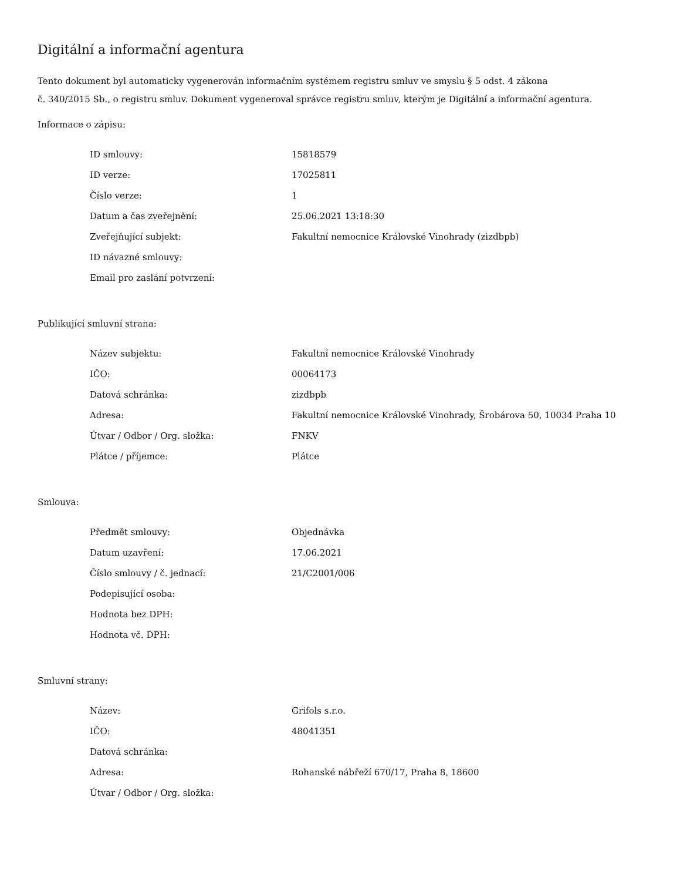Digitální a informační agentura
Tento dokument byl automaticky vygenerován informačním systémem registru smluv ve smyslu § 5 odst. 4 zákona
č. 340/2015 Sb., o registru smluv. Dokument vygeneroval správce registru smluv, kterým je Digitální a informační agentura.
Informace o zápisu:
| ID smlouvy: | 15818579 |
| ID verze: | 17025811 |
| Číslo verze: | 1 |
| Datum a čas zveřejnění: | 25.06.2021 13:18:30 |
| Zveřejňující subjekt: | Fakultní nemocnice Královské Vinohrady (zizdbpb) |
| ID návazné smlouvy: | |
| Email pro zaslání potvrzení: | |
Publikující smluvní strana:
| Název subjektu: | Fakultní nemocnice Královské Vinohrady |
| IČO: | 00064173 |
| Datová schránka: | zizdbpb |
| Adresa: | Fakultní nemocnice Královské Vinohrady, Šrobárova 50, 10034 Praha 10 |
| Útvar / Odbor / Org. složka: | FNKV |
| Plátce / příjemce: | Plátce |
Smlouva:
| Předmět smlouvy: | Objednávka |
| Datum uzavření: | 17.06.2021 |
| Číslo smlouvy / č. jednací: | 21/C2001/006 |
| Podepisující osoba: | |
| Hodnota bez DPH: | |
| Hodnota vč. DPH: | |
Smluvní strany:
| Název: | Grifols s.r.o. |
| IČO: | 48041351 |
| Datová schránka: | |
| Adresa: | Rohanské nábřeží 670/17, Praha 8, 18600 |
| Útvar / Odbor / Org. složka: | |